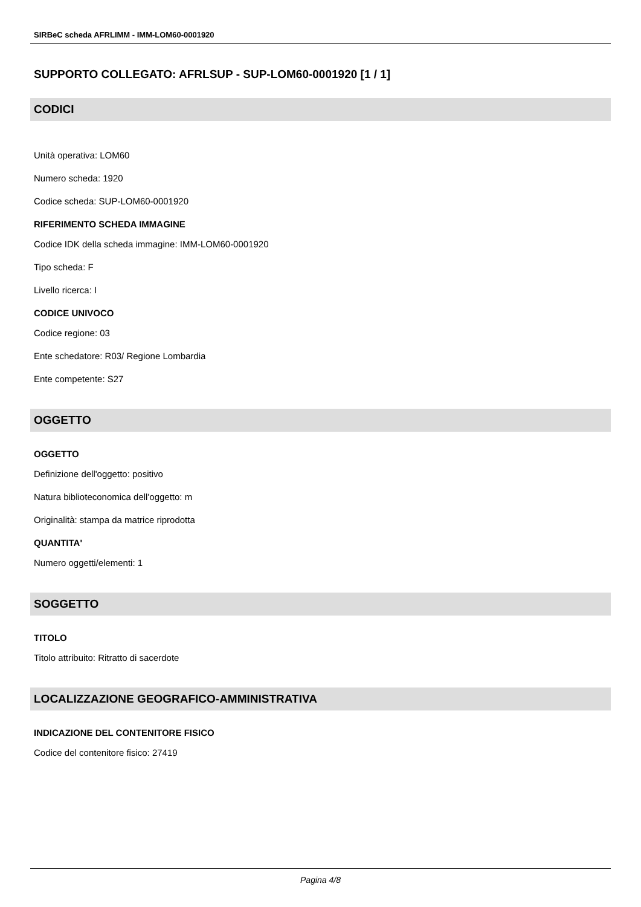SIRBeC scheda AFRLIMM - IMM-LOM60-0001920
SUPPORTO COLLEGATO: AFRLSUP - SUP-LOM60-0001920 [1 / 1]
CODICI
Unità operativa: LOM60
Numero scheda: 1920
Codice scheda: SUP-LOM60-0001920
RIFERIMENTO SCHEDA IMMAGINE
Codice IDK della scheda immagine: IMM-LOM60-0001920
Tipo scheda: F
Livello ricerca: I
CODICE UNIVOCO
Codice regione: 03
Ente schedatore: R03/ Regione Lombardia
Ente competente: S27
OGGETTO
OGGETTO
Definizione dell'oggetto: positivo
Natura biblioteconomica dell'oggetto: m
Originalità: stampa da matrice riprodotta
QUANTITA'
Numero oggetti/elementi: 1
SOGGETTO
TITOLO
Titolo attribuito: Ritratto di sacerdote
LOCALIZZAZIONE GEOGRAFICO-AMMINISTRATIVA
INDICAZIONE DEL CONTENITORE FISICO
Codice del contenitore fisico: 27419
Pagina 4/8